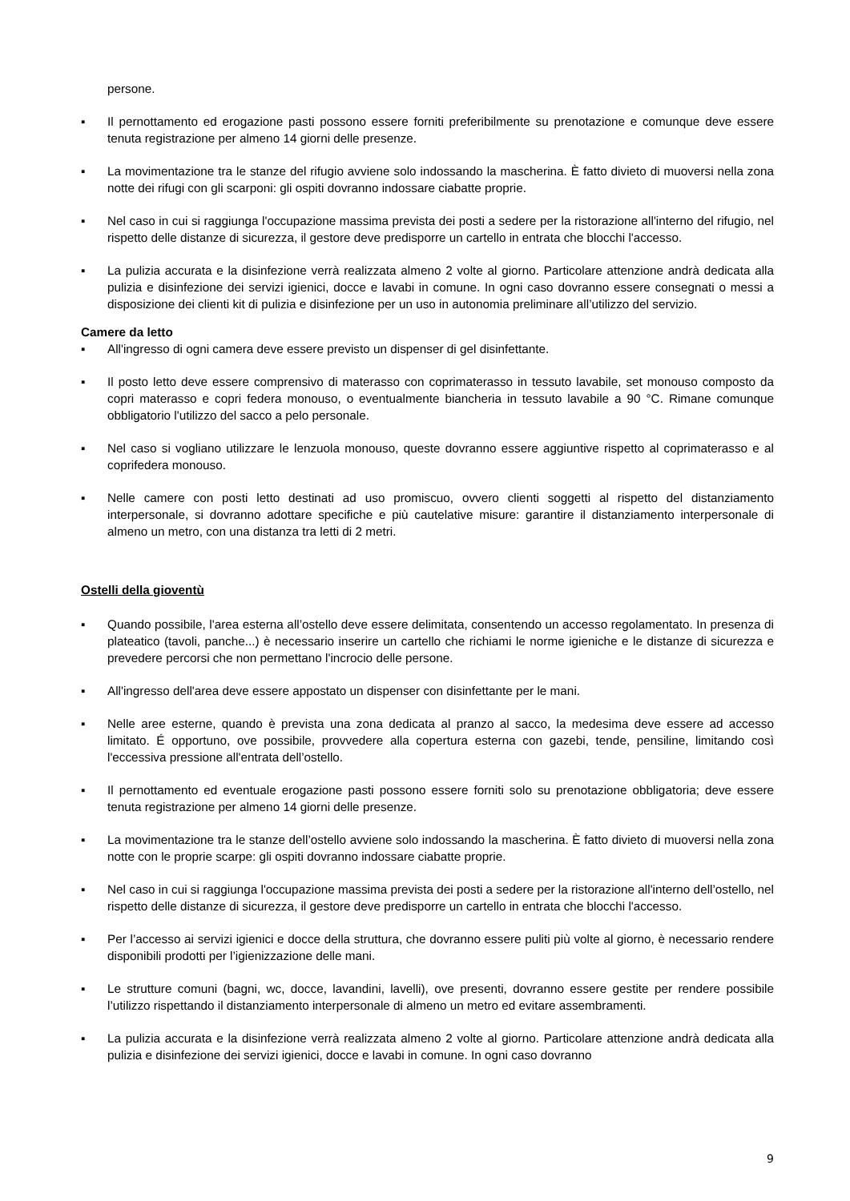persone.
▪ Il pernottamento ed erogazione pasti possono essere forniti preferibilmente su prenotazione e comunque deve essere tenuta registrazione per almeno 14 giorni delle presenze.
▪ La movimentazione tra le stanze del rifugio avviene solo indossando la mascherina. È fatto divieto di muoversi nella zona notte dei rifugi con gli scarponi: gli ospiti dovranno indossare ciabatte proprie.
▪ Nel caso in cui si raggiunga l'occupazione massima prevista dei posti a sedere per la ristorazione all'interno del rifugio, nel rispetto delle distanze di sicurezza, il gestore deve predisporre un cartello in entrata che blocchi l'accesso.
▪ La pulizia accurata e la disinfezione verrà realizzata almeno 2 volte al giorno. Particolare attenzione andrà dedicata alla pulizia e disinfezione dei servizi igienici, docce e lavabi in comune. In ogni caso dovranno essere consegnati o messi a disposizione dei clienti kit di pulizia e disinfezione per un uso in autonomia preliminare all’utilizzo del servizio.
Camere da letto
▪ All'ingresso di ogni camera deve essere previsto un dispenser di gel disinfettante.
▪ Il posto letto deve essere comprensivo di materasso con coprimaterasso in tessuto lavabile, set monouso composto da copri materasso e copri federa monouso, o eventualmente biancheria in tessuto lavabile a 90 °C. Rimane comunque obbligatorio l'utilizzo del sacco a pelo personale.
▪ Nel caso si vogliano utilizzare le lenzuola monouso, queste dovranno essere aggiuntive rispetto al coprimaterasso e al coprifedera monouso.
▪ Nelle camere con posti letto destinati ad uso promiscuo, ovvero clienti soggetti al rispetto del distanziamento interpersonale, si dovranno adottare specifiche e più cautelative misure: garantire il distanziamento interpersonale di almeno un metro, con una distanza tra letti di 2 metri.
Ostelli della gioventù
▪ Quando possibile, l'area esterna all’ostello deve essere delimitata, consentendo un accesso regolamentato. In presenza di plateatico (tavoli, panche...) è necessario inserire un cartello che richiami le norme igieniche e le distanze di sicurezza e prevedere percorsi che non permettano l'incrocio delle persone.
▪ All'ingresso dell'area deve essere appostato un dispenser con disinfettante per le mani.
▪ Nelle aree esterne, quando è prevista una zona dedicata al pranzo al sacco, la medesima deve essere ad accesso limitato. É opportuno, ove possibile, provvedere alla copertura esterna con gazebi, tende, pensiline, limitando così l'eccessiva pressione all'entrata dell’ostello.
▪ Il pernottamento ed eventuale erogazione pasti possono essere forniti solo su prenotazione obbligatoria; deve essere tenuta registrazione per almeno 14 giorni delle presenze.
▪ La movimentazione tra le stanze dell’ostello avviene solo indossando la mascherina. È fatto divieto di muoversi nella zona notte con le proprie scarpe: gli ospiti dovranno indossare ciabatte proprie.
▪ Nel caso in cui si raggiunga l'occupazione massima prevista dei posti a sedere per la ristorazione all'interno dell’ostello, nel rispetto delle distanze di sicurezza, il gestore deve predisporre un cartello in entrata che blocchi l'accesso.
▪ Per l’accesso ai servizi igienici e docce della struttura, che dovranno essere puliti più volte al giorno, è necessario rendere disponibili prodotti per l’igienizzazione delle mani.
▪ Le strutture comuni (bagni, wc, docce, lavandini, lavelli), ove presenti, dovranno essere gestite per rendere possibile l’utilizzo rispettando il distanziamento interpersonale di almeno un metro ed evitare assembramenti.
▪ La pulizia accurata e la disinfezione verrà realizzata almeno 2 volte al giorno. Particolare attenzione andrà dedicata alla pulizia e disinfezione dei servizi igienici, docce e lavabi in comune. In ogni caso dovranno
9